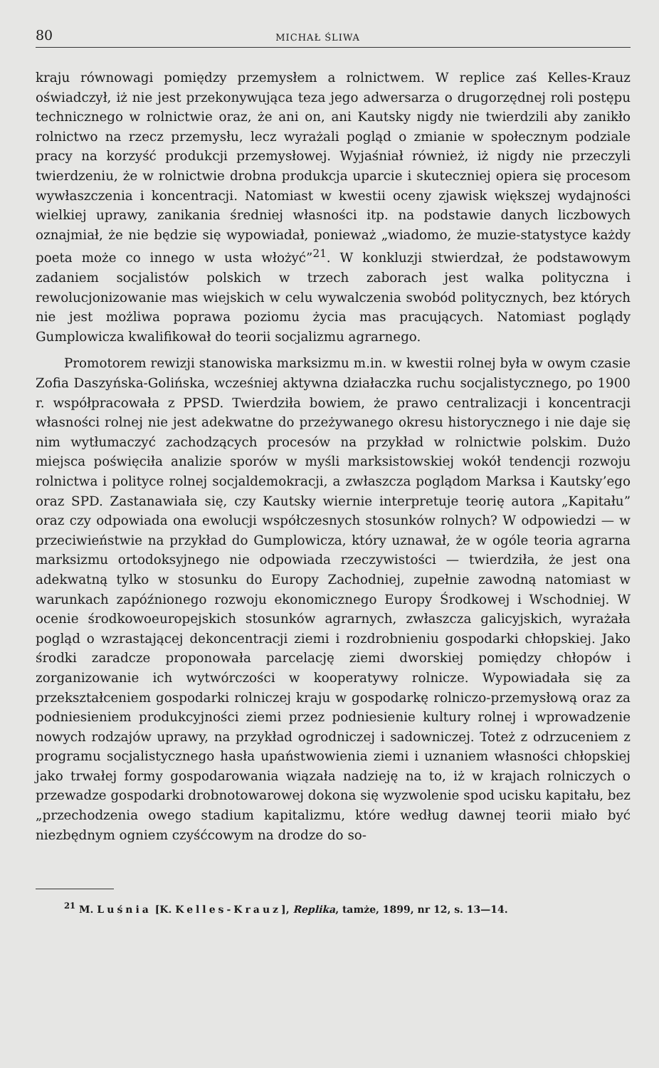80 MICHAŁ ŚLIWA
kraju równowagi pomiędzy przemysłem a rolnictwem. W replice zaś Kelles-Krauz oświadczył, iż nie jest przekonywująca teza jego adwersarza o drugorzędnej roli postępu technicznego w rolnictwie oraz, że ani on, ani Kautsky nigdy nie twierdzili aby zanikło rolnictwo na rzecz przemysłu, lecz wyrażali pogląd o zmianie w społecznym podziale pracy na korzyść produkcji przemysłowej. Wyjaśniał również, iż nigdy nie przeczyli twierdzeniu, że w rolnictwie drobna produkcja uparcie i skuteczniej opiera się procesom wywłaszczenia i koncentracji. Natomiast w kwestii oceny zjawisk większej wydajności wielkiej uprawy, zanikania średniej własności itp. na podstawie danych liczbowych oznajmiał, że nie będzie się wypowiadał, ponieważ „wiadomo, że muzie-statystyce każdy poeta może co innego w usta włożyć”<sup>21</sup>. W konkluzji stwierdzał, że podstawowym zadaniem socjalistów polskich w trzech zaborach jest walka polityczna i rewolucjonizowanie mas wiejskich w celu wywalczenia swobód politycznych, bez których nie jest możliwa poprawa poziomu życia mas pracujących. Natomiast poglądy Gumplowicza kwalifikował do teorii socjalizmu agrarnego.
Promotorem rewizji stanowiska marksizmu m.in. w kwestii rolnej była w owym czasie Zofia Daszyńska-Golińska, wcześniej aktywna działaczka ruchu socjalistycznego, po 1900 r. współpracowała z PPSD. Twierdziła bowiem, że prawo centralizacji i koncentracji własności rolnej nie jest adekwatne do przeżywanego okresu historycznego i nie daje się nim wytłumaczyć zachodzących procesów na przykład w rolnictwie polskim. Dużo miejsca poświęciła analizie sporów w myśli marksistowskiej wokół tendencji rozwoju rolnictwa i polityce rolnej socjaldemokracji, a zwłaszcza poglądom Marksa i Kautsky’ego oraz SPD. Zastanawiała się, czy Kautsky wiernie interpretuje teorię autora „Kapitału” oraz czy odpowiada ona ewolucji współczesnych stosunków rolnych? W odpowiedzi — w przeciwieństwie na przykład do Gumplowicza, który uznawał, że w ogóle teoria agrarna marksizmu ortodoksyjnego nie odpowiada rzeczywistości — twierdziła, że jest ona adekwatną tylko w stosunku do Europy Zachodniej, zupełnie zawodną natomiast w warunkach zapóźnionego rozwoju ekonomicznego Europy Środkowej i Wschodniej. W ocenie środkowoeuropejskich stosunków agrarnych, zwłaszcza galicyjskich, wyrażała pogląd o wzrastającej dekoncentracji ziemi i rozdrobnieniu gospodarki chłopskiej. Jako środki zaradcze proponowała parcelację ziemi dworskiej pomiędzy chłopów i zorganizowanie ich wytwórczości w kooperatywy rolnicze. Wypowiadała się za przekształceniem gospodarki rolniczej kraju w gospodarkę rolniczo-przemysłową oraz za podniesieniem produkcyjności ziemi przez podniesienie kultury rolnej i wprowadzenie nowych rodzajów uprawy, na przykład ogrodniczej i sadowniczej. Toteż z odrzuceniem z programu socjalistycznego hasła upaństwowienia ziemi i uznaniem własności chłopskiej jako trwałej formy gospodarowania wiązała nadzieję na to, iż w krajach rolniczych o przewadze gospodarki drobnotowarowej dokona się wyzwolenie spod ucisku kapitału, bez „przechodzenia owego stadium kapitalizmu, które według dawnej teorii miało być niezbędnym ogniem czyśćcowym na drodze do so-
<sup>21</sup> M. Luśnia [K. Kelles-Krauz], Replika, tamże, 1899, nr 12, s. 13—14.